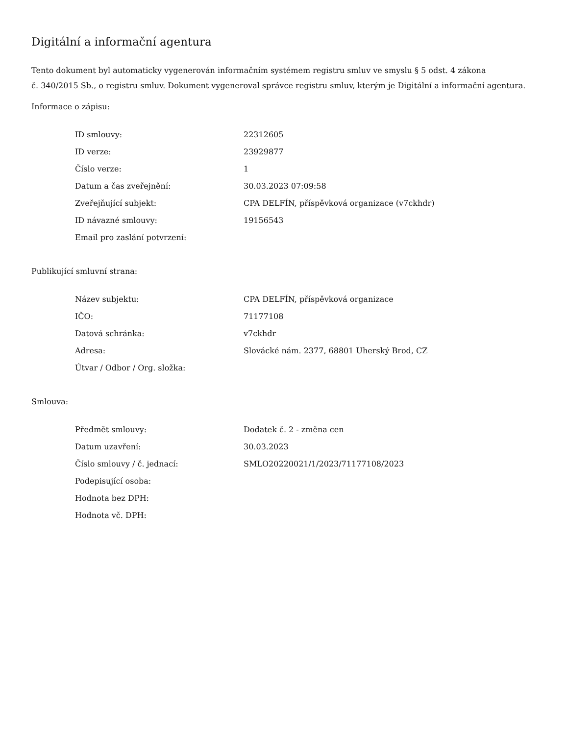Digitální a informační agentura
Tento dokument byl automaticky vygenerován informačním systémem registru smluv ve smyslu § 5 odst. 4 zákona
č. 340/2015 Sb., o registru smluv. Dokument vygeneroval správce registru smluv, kterým je Digitální a informační agentura.
Informace o zápisu:
| ID smlouvy: | 22312605 |
| ID verze: | 23929877 |
| Číslo verze: | 1 |
| Datum a čas zveřejnění: | 30.03.2023 07:09:58 |
| Zveřejňující subjekt: | CPA DELFÍN, příspěvková organizace (v7ckhdr) |
| ID návazné smlouvy: | 19156543 |
| Email pro zaslání potvrzení: | |
Publikující smluvní strana:
| Název subjektu: | CPA DELFÍN, příspěvková organizace |
| IČO: | 71177108 |
| Datová schránka: | v7ckhdr |
| Adresa: | Slovácké nám. 2377, 68801 Uherský Brod, CZ |
| Útvar / Odbor / Org. složka: | |
Smlouva:
| Předmět smlouvy: | Dodatek č. 2 - změna cen |
| Datum uzavření: | 30.03.2023 |
| Číslo smlouvy / č. jednací: | SMLO20220021/1/2023/71177108/2023 |
| Podepisující osoba: | |
| Hodnota bez DPH: | |
| Hodnota vč. DPH: | |